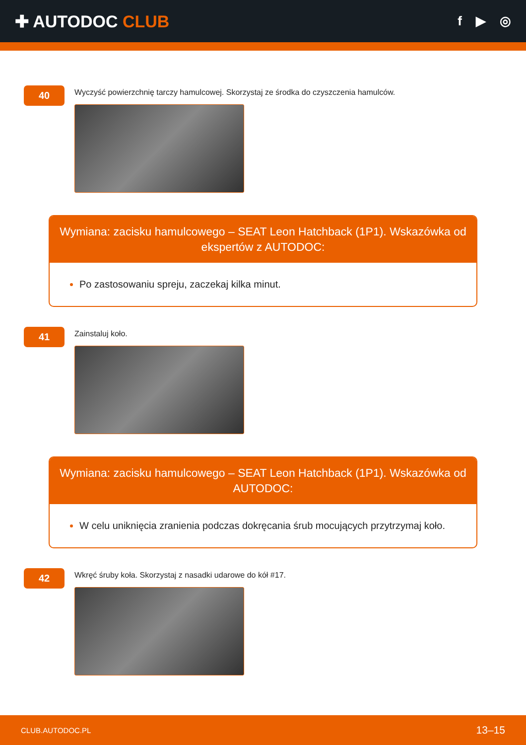✚ AUTODOC CLUB
f ▶ ◎
40
Wyczyść powierzchnię tarczy hamulcowej. Skorzystaj ze środka do czyszczenia hamulców.
Wymiana: zacisku hamulcowego – SEAT Leon Hatchback (1P1). Wskazówka od ekspertów z AUTODOC:
Po zastosowaniu spreju, zaczekaj kilka minut.
41
Zainstaluj koło.
Wymiana: zacisku hamulcowego – SEAT Leon Hatchback (1P1). Wskazówka od AUTODOC:
W celu uniknięcia zranienia podczas dokręcania śrub mocujących przytrzymaj koło.
42
Wkręć śruby koła. Skorzystaj z nasadki udarowe do kół #17.
CLUB.AUTODOC.PL 13–15